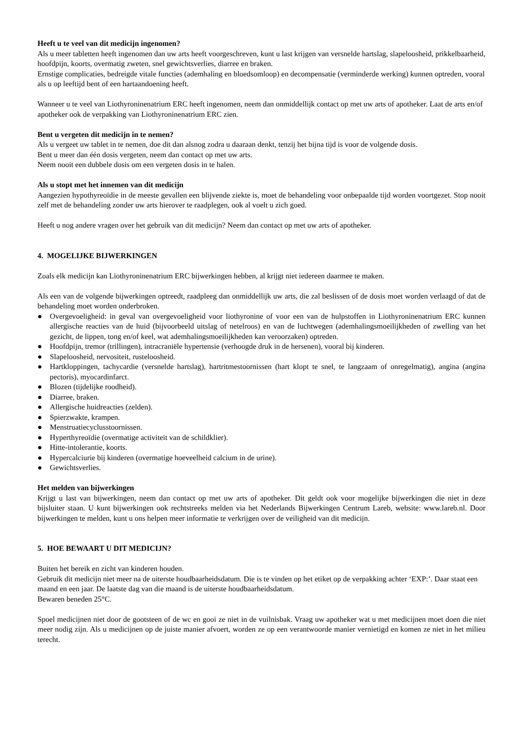Heeft u te veel van dit medicijn ingenomen?
Als u meer tabletten heeft ingenomen dan uw arts heeft voorgeschreven, kunt u last krijgen van versnelde hartslag, slapeloosheid, prikkelbaarheid, hoofdpijn, koorts, overmatig zweten, snel gewichtsverlies, diarree en braken.
Ernstige complicaties, bedreigde vitale functies (ademhaling en bloedsomloop) en decompensatie (verminderde werking) kunnen optreden, vooral als u op leeftijd bent of een hartaandoening heeft.
Wanneer u te veel van Liothyroninenatrium ERC heeft ingenomen, neem dan onmiddellijk contact op met uw arts of apotheker. Laat de arts en/of apotheker ook de verpakking van Liothyroninenatrium ERC zien.
Bent u vergeten dit medicijn in te nemen?
Als u vergeet uw tablet in te nemen, doe dit dan alsnog zodra u daaraan denkt, tenzij het bijna tijd is voor de volgende dosis.
Bent u meer dan één dosis vergeten, neem dan contact op met uw arts.
Neem nooit een dubbele dosis om een vergeten dosis in te halen.
Als u stopt met het innemen van dit medicijn
Aangezien hypothyreoïdie in de meeste gevallen een blijvende ziekte is, moet de behandeling voor onbepaalde tijd worden voortgezet. Stop nooit zelf met de behandeling zonder uw arts hierover te raadplegen, ook al voelt u zich goed.
Heeft u nog andere vragen over het gebruik van dit medicijn? Neem dan contact op met uw arts of apotheker.
4. MOGELIJKE BIJWERKINGEN
Zoals elk medicijn kan Liothyroninenatrium ERC bijwerkingen hebben, al krijgt niet iedereen daarmee te maken.
Als een van de volgende bijwerkingen optreedt, raadpleeg dan onmiddellijk uw arts, die zal beslissen of de dosis moet worden verlaagd of dat de behandeling moet worden onderbroken.
● Overgevoeligheid: in geval van overgevoeligheid voor liothyronine of voor een van de hulpstoffen in Liothyroninenatrium ERC kunnen allergische reacties van de huid (bijvoorbeeld uitslag of netelroos) en van de luchtwegen (ademhalingsmoeilijkheden of zwelling van het gezicht, de lippen, tong en/of keel, wat ademhalingsmoeilijkheden kan veroorzaken) optreden.
● Hoofdpijn, tremor (trillingen), intracraniële hypertensie (verhoogde druk in de hersenen), vooral bij kinderen.
● Slapeloosheid, nervositeit, rusteloosheid.
● Hartkloppingen, tachycardie (versnelde hartslag), hartritmestoornissen (hart klopt te snel, te langzaam of onregelmatig), angina (angina pectoris), myocardinfarct.
● Blozen (tijdelijke roodheid).
● Diarree, braken.
● Allergische huidreacties (zelden).
● Spierzwakte, krampen.
● Menstruatiecyclusstoornissen.
● Hyperthyreoïdie (overmatige activiteit van de schildklier).
● Hitte-intolerantie, koorts.
● Hypercalciurie bij kinderen (overmatige hoeveelheid calcium in de urine).
● Gewichtsverlies.
Het melden van bijwerkingen
Krijgt u last van bijwerkingen, neem dan contact op met uw arts of apotheker. Dit geldt ook voor mogelijke bijwerkingen die niet in deze bijsluiter staan. U kunt bijwerkingen ook rechtstreeks melden via het Nederlands Bijwerkingen Centrum Lareb, website: www.lareb.nl. Door bijwerkingen te melden, kunt u ons helpen meer informatie te verkrijgen over de veiligheid van dit medicijn.
5. HOE BEWAART U DIT MEDICIJN?
Buiten het bereik en zicht van kinderen houden.
Gebruik dit medicijn niet meer na de uiterste houdbaarheidsdatum. Die is te vinden op het etiket op de verpakking achter ‘EXP:’. Daar staat een maand en een jaar. De laatste dag van die maand is de uiterste houdbaarheidsdatum.
Bewaren beneden 25°C.
Spoel medicijnen niet door de gootsteen of de wc en gooi ze niet in de vuilnisbak. Vraag uw apotheker wat u met medicijnen moet doen die niet meer nodig zijn. Als u medicijnen op de juiste manier afvoert, worden ze op een verantwoorde manier vernietigd en komen ze niet in het milieu terecht.